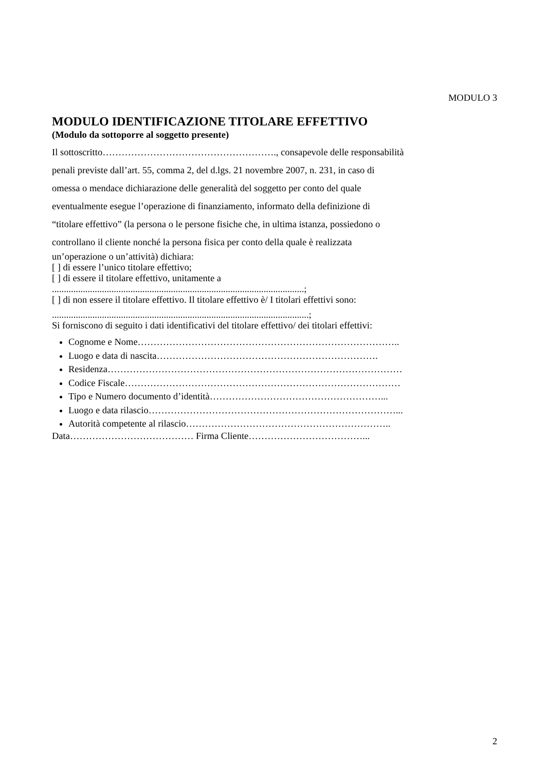MODULO 3
MODULO IDENTIFICAZIONE TITOLARE EFFETTIVO
(Modulo da sottoporre al soggetto presente)
Il sottoscritto………………………………………………., consapevole delle responsabilità
penali previste dall’art. 55, comma 2, del d.lgs. 21 novembre 2007, n. 231, in caso di
omessa o mendace dichiarazione delle generalità del soggetto per conto del quale
eventualmente esegue l’operazione di finanziamento, informato della definizione di
“titolare effettivo” (la persona o le persone fisiche che, in ultima istanza, possiedono o
controllano il cliente nonché la persona fisica per conto della quale è realizzata
un’operazione o un’attività) dichiara:
[ ] di essere l’unico titolare effettivo;
[ ] di essere il titolare effettivo, unitamente a
..........................................................................................................;
[ ] di non essere il titolare effettivo. Il titolare effettivo è/ I titolari effettivi sono:
............................................................................................................;
Si forniscono di seguito i dati identificativi del titolare effettivo/ dei titolari effettivi:
Cognome e Nome………………………………………………………………………..
Luogo e data di nascita…………………………………………………………….
Residenza…………………………………………………………………………………
Codice Fiscale……………………………………………………………………………
Tipo e Numero documento d’identità………………………………………………...
Luogo e data rilascio……………………………………………………………………...
Autorità competente al rilascio………………………………………………………..
Data………………………………… Firma Cliente………………………………...
2